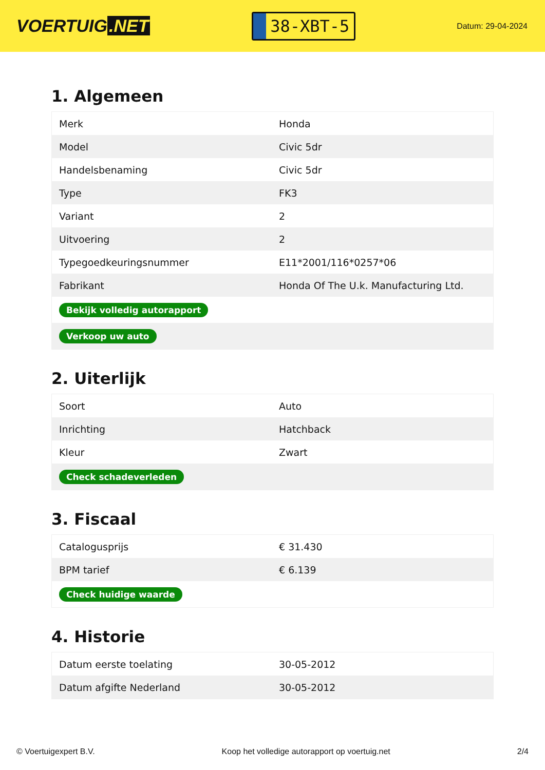VOERTUIG.NET
38-XBT-5
Datum: 29-04-2024
1. Algemeen
| Merk | Honda |
| Model | Civic 5dr |
| Handelsbenaming | Civic 5dr |
| Type | FK3 |
| Variant | 2 |
| Uitvoering | 2 |
| Typegoedkeuringsnummer | E11*2001/116*0257*06 |
| Fabrikant | Honda Of The U.k. Manufacturing Ltd. |
| Bekijk volledig autorapport | |
| Verkoop uw auto | |
2. Uiterlijk
| Soort | Auto |
| Inrichting | Hatchback |
| Kleur | Zwart |
| Check schadeverleden | |
3. Fiscaal
| Catalogusprijs | € 31.430 |
| BPM tarief | € 6.139 |
| Check huidige waarde | |
4. Historie
| Datum eerste toelating | 30-05-2012 |
| Datum afgifte Nederland | 30-05-2012 |
© Voertuigexpert B.V. Koop het volledige autorapport op voertuig.net 2/4